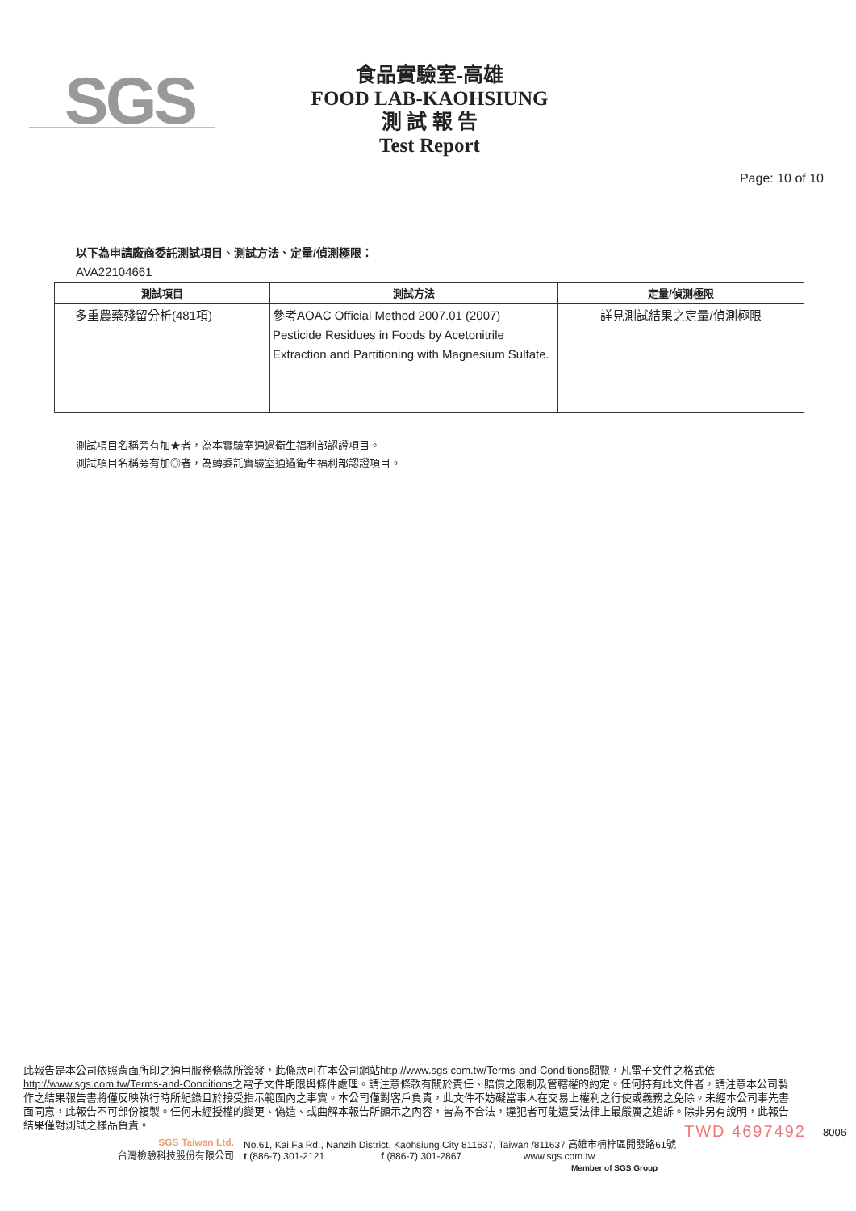SGS
食品實驗室-高雄
FOOD LAB-KAOHSIUNG
測 試 報 告
Test Report
Page: 10 of 10
以下為申請廠商委託測試項目、測試方法、定量/偵測極限：
AVA22104661
| 測試項目 | 測試方法 | 定量/偵測極限 |
| --- | --- | --- |
| 多重農藥殘留分析(481項) | 參考AOAC Official Method 2007.01 (2007) Pesticide Residues in Foods by Acetonitrile Extraction and Partitioning with Magnesium Sulfate. | 詳見測試結果之定量/偵測極限 |
測試項目名稱旁有加★者，為本實驗室通過衛生福利部認證項目。
測試項目名稱旁有加◎者，為轉委託實驗室通過衛生福利部認證項目。
此報告是本公司依照背面所印之通用服務條款所簽發，此條款可在本公司網站http://www.sgs.com.tw/Terms-and-Conditions閱覽，凡電子文件之格式依http://www.sgs.com.tw/Terms-and-Conditions之電子文件期限與條件處理。請注意條款有關於責任、賠償之限制及管轄權的約定。任何持有此文件者，請注意本公司製作之結果報告書將僅反映執行時所紀錄且於接受指示範圍內之事實。本公司僅對客戶負責，此文件不妨礙當事人在交易上權利之行使或義務之免除。未經本公司事先書面同意，此報告不可部份複製。任何未經授權的變更、偽造、或曲解本報告所顯示之內容，皆為不合法，違犯者可能遭受法律上最嚴厲之追訴。除非另有說明，此報告結果僅對測試之樣品負責。
TWD 4697492 8006
SGS Taiwan Ltd.
台灣檢驗科技股份有限公司
No.61, Kai Fa Rd., Nanzih District, Kaohsiung City 811637, Taiwan /811637 高雄市楠梓區開發路61號
t (886-7) 301-2121 f (886-7) 301-2867 www.sgs.com.tw
Member of SGS Group